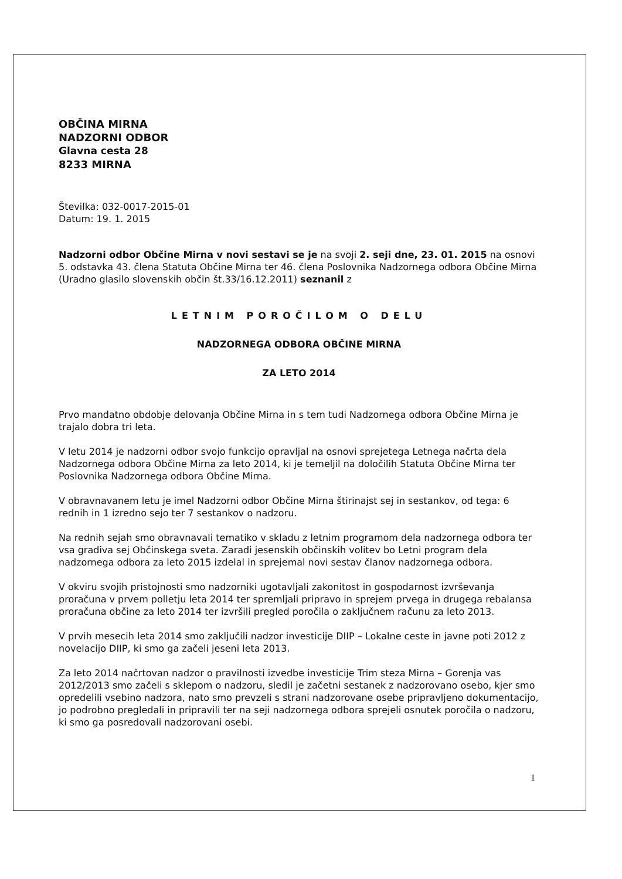OBČINA MIRNA
NADZORNI ODBOR
Glavna cesta 28
8233 MIRNA
Številka: 032-0017-2015-01
Datum: 19. 1. 2015
Nadzorni odbor Občine Mirna v novi sestavi se je na svoji 2. seji dne, 23. 01. 2015 na osnovi 5. odstavka 43. člena Statuta Občine Mirna ter 46. člena Poslovnika Nadzornega odbora Občine Mirna (Uradno glasilo slovenskih občin št.33/16.12.2011) seznanil z
LETNIM POROČILOM O DELU
NADZORNEGA ODBORA OBČINE MIRNA
ZA LETO 2014
Prvo mandatno obdobje delovanja Občine Mirna in s tem tudi Nadzornega odbora Občine Mirna je trajalo dobra tri leta.
V letu 2014 je nadzorni odbor svojo funkcijo opravljal na osnovi sprejetega Letnega načrta dela Nadzornega odbora Občine Mirna za leto 2014, ki je temeljil na določilih Statuta Občine Mirna ter Poslovnika Nadzornega odbora Občine Mirna.
V obravnavanem letu je imel Nadzorni odbor Občine Mirna štirinajst sej in sestankov, od tega: 6 rednih in 1 izredno sejo ter 7 sestankov o nadzoru.
Na rednih sejah smo obravnavali tematiko v skladu z letnim programom dela nadzornega odbora ter vsa gradiva sej Občinskega sveta. Zaradi jesenskih občinskih volitev bo Letni program dela nadzornega odbora za leto 2015 izdelal in sprejemal novi sestav članov nadzornega odbora.
V okviru svojih pristojnosti smo nadzorniki ugotavljali zakonitost in gospodarnost izvrševanja proračuna v prvem polletju leta 2014 ter spremljali pripravo in sprejem prvega in drugega rebalansa proračuna občine za leto 2014 ter izvršili pregled poročila o zaključnem računu za leto 2013.
V prvih mesecih leta 2014 smo zaključili nadzor investicije DIIP – Lokalne ceste in javne poti 2012 z novelacijo DIIP, ki smo ga začeli jeseni leta 2013.
Za leto 2014 načrtovan nadzor o pravilnosti izvedbe investicije Trim steza Mirna – Gorenja vas 2012/2013 smo začeli s sklepom o nadzoru, sledil je začetni sestanek z nadzorovano osebo, kjer smo opredelili vsebino nadzora, nato smo prevzeli s strani nadzorovane osebe pripravljeno dokumentacijo, jo podrobno pregledali in pripravili ter na seji nadzornega odbora sprejeli osnutek poročila o nadzoru, ki smo ga posredovali nadzorovani osebi.
1